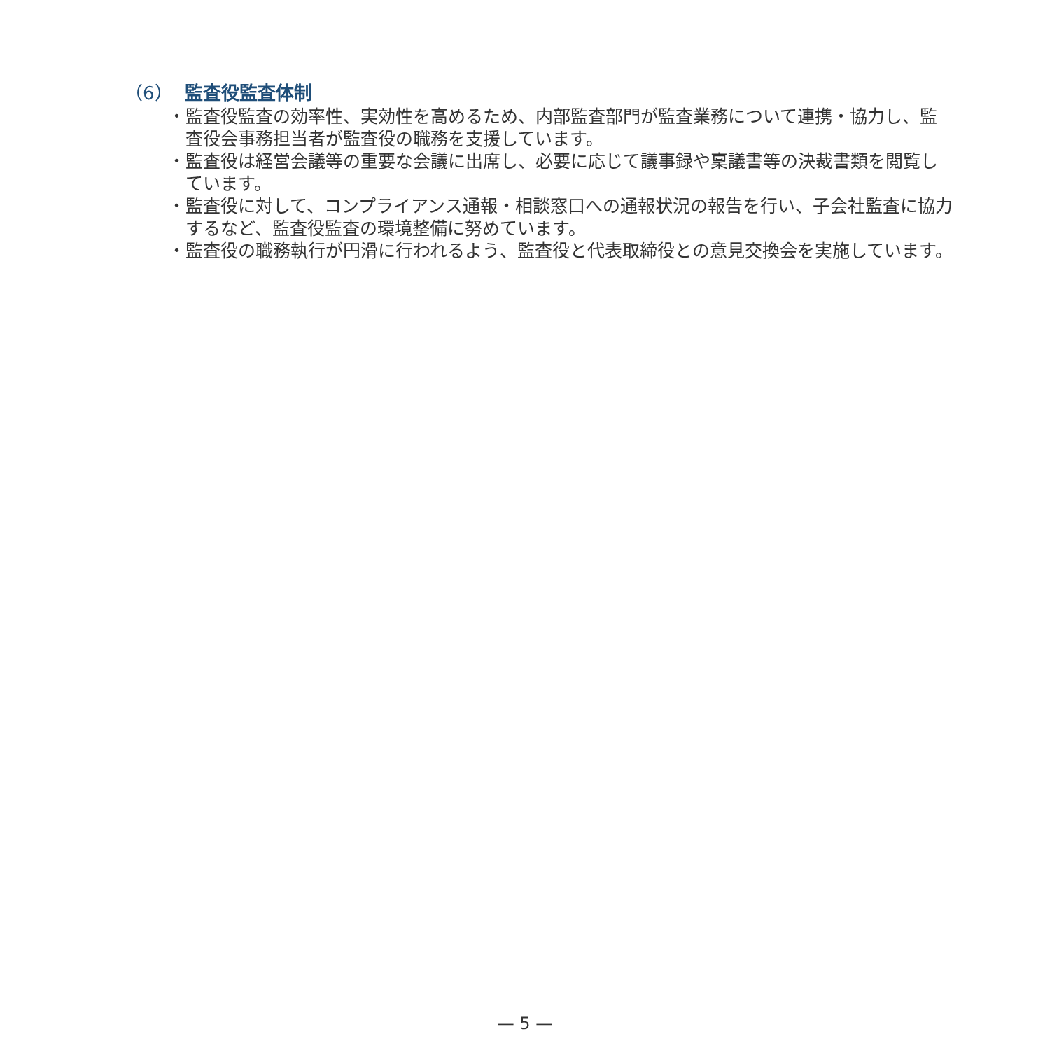（6） 監査役監査体制
・監査役監査の効率性、実効性を高めるため、内部監査部門が監査業務について連携・協力し、監査役会事務担当者が監査役の職務を支援しています。
・監査役は経営会議等の重要な会議に出席し、必要に応じて議事録や稟議書等の決裁書類を閲覧しています。
・監査役に対して、コンプライアンス通報・相談窓口への通報状況の報告を行い、子会社監査に協力するなど、監査役監査の環境整備に努めています。
・監査役の職務執行が円滑に行われるよう、監査役と代表取締役との意見交換会を実施しています。
— 5 —